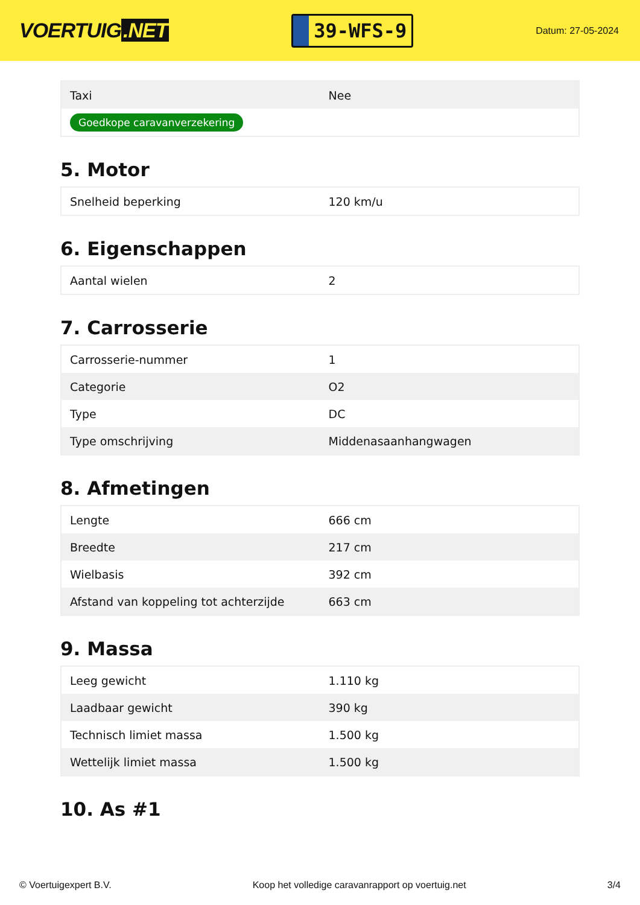VOERTUIG.NET
39-WFS-9
Datum: 27-05-2024
| Taxi | Nee |
| Goedkope caravanverzekering | |
5. Motor
| Snelheid beperking | 120 km/u |
6. Eigenschappen
| Aantal wielen | 2 |
7. Carrosserie
| Carrosserie-nummer | 1 |
| Categorie | O2 |
| Type | DC |
| Type omschrijving | Middenasaanhangwagen |
8. Afmetingen
| Lengte | 666 cm |
| Breedte | 217 cm |
| Wielbasis | 392 cm |
| Afstand van koppeling tot achterzijde | 663 cm |
9. Massa
| Leeg gewicht | 1.110 kg |
| Laadbaar gewicht | 390 kg |
| Technisch limiet massa | 1.500 kg |
| Wettelijk limiet massa | 1.500 kg |
10. As #1
© Voertuigexpert B.V. Koop het volledige caravanrapport op voertuig.net 3/4